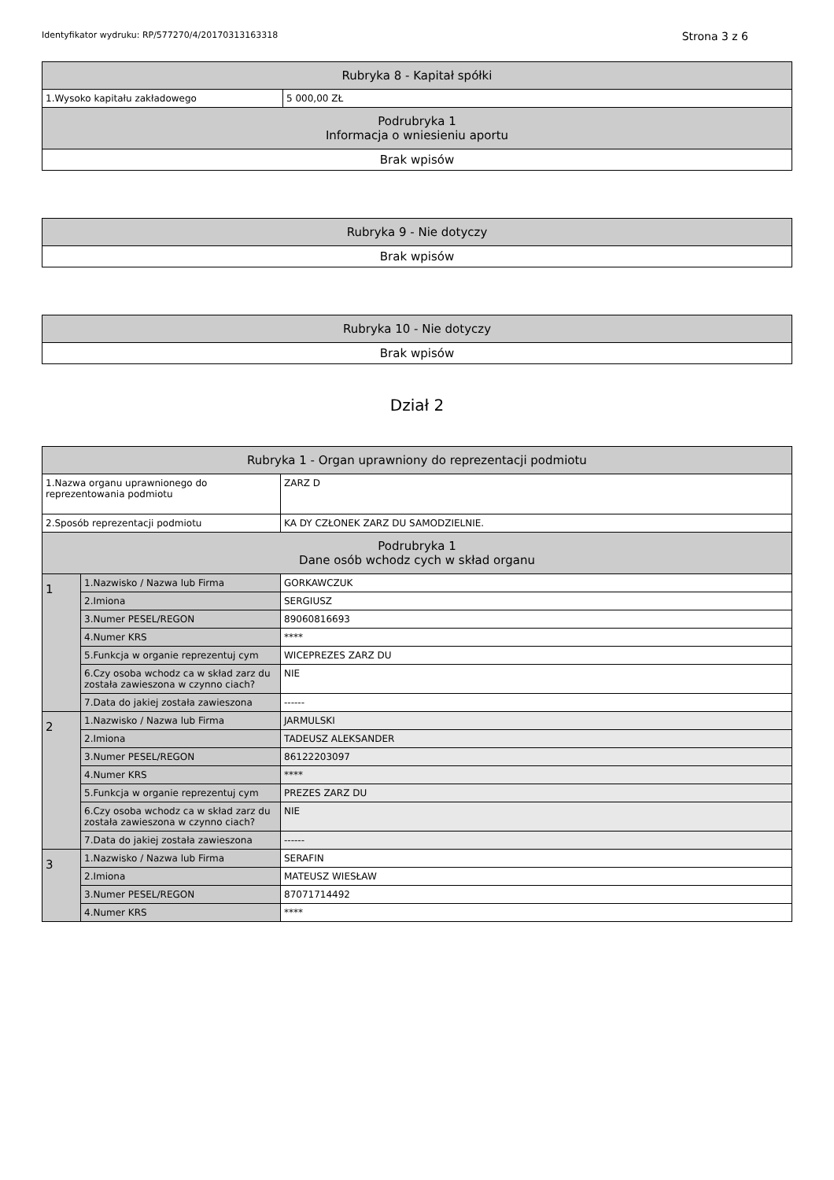Identyfikator wydruku: RP/577270/4/20170313163318 Strona 3 z 6
| Rubryka 8 - Kapitał spółki | |
| --- | --- |
| 1.Wysoko kapitału zakładowego | 5 000,00 ZŁ |
| Podrubryka 1 Informacja o wniesieniu aportu | |
| Brak wpisów | |
| Rubryka 9 - Nie dotyczy |
| --- |
| Brak wpisów |
| Rubryka 10 - Nie dotyczy |
| --- |
| Brak wpisów |
Dział 2
| Rubryka 1 - Organ uprawniony do reprezentacji podmiotu | | |
| --- | --- | --- |
| 1.Nazwa organu uprawnionego do reprezentowania podmiotu | | ZARZ D |
| 2.Sposób reprezentacji podmiotu | | KA DY CZŁONEK ZARZ DU SAMODZIELNIE. |
| Podrubryka 1 Dane osób wchodz cych w skład organu | | |
| 1 | 1.Nazwisko / Nazwa lub Firma | GORKAWCZUK |
| | 2.Imiona | SERGIUSZ |
| | 3.Numer PESEL/REGON | 89060816693 |
| | 4.Numer KRS | **** |
| | 5.Funkcja w organie reprezentuj cym | WICEPREZES ZARZ DU |
| | 6.Czy osoba wchodz ca w skład zarz du została zawieszona w czynno ciach? | NIE |
| | 7.Data do jakiej została zawieszona | ------ |
| 2 | 1.Nazwisko / Nazwa lub Firma | JARMULSKI |
| | 2.Imiona | TADEUSZ ALEKSANDER |
| | 3.Numer PESEL/REGON | 86122203097 |
| | 4.Numer KRS | **** |
| | 5.Funkcja w organie reprezentuj cym | PREZES ZARZ DU |
| | 6.Czy osoba wchodz ca w skład zarz du została zawieszona w czynno ciach? | NIE |
| | 7.Data do jakiej została zawieszona | ------ |
| 3 | 1.Nazwisko / Nazwa lub Firma | SERAFIN |
| | 2.Imiona | MATEUSZ WIESŁAW |
| | 3.Numer PESEL/REGON | 87071714492 |
| | 4.Numer KRS | **** |